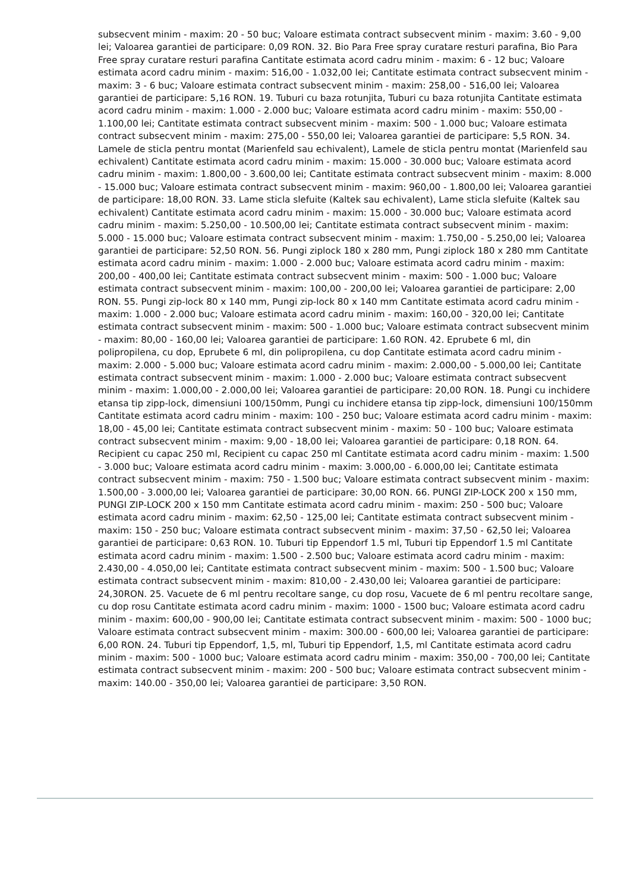subsecvent minim - maxim: 20 - 50 buc; Valoare estimata contract subsecvent minim - maxim: 3.60 - 9,00 lei; Valoarea garantiei de participare: 0,09 RON. 32. Bio Para Free spray curatare resturi parafina, Bio Para Free spray curatare resturi parafina Cantitate estimata acord cadru minim - maxim: 6 - 12 buc; Valoare estimata acord cadru minim - maxim: 516,00 - 1.032,00 lei; Cantitate estimata contract subsecvent minim - maxim: 3 - 6 buc; Valoare estimata contract subsecvent minim - maxim: 258,00 - 516,00 lei; Valoarea garantiei de participare: 5,16 RON. 19. Tuburi cu baza rotunjita, Tuburi cu baza rotunjita Cantitate estimata acord cadru minim - maxim: 1.000 - 2.000 buc; Valoare estimata acord cadru minim - maxim: 550,00 - 1.100,00 lei; Cantitate estimata contract subsecvent minim - maxim: 500 - 1.000 buc; Valoare estimata contract subsecvent minim - maxim: 275,00 - 550,00 lei; Valoarea garantiei de participare: 5,5 RON. 34. Lamele de sticla pentru montat (Marienfeld sau echivalent), Lamele de sticla pentru montat (Marienfeld sau echivalent) Cantitate estimata acord cadru minim - maxim: 15.000 - 30.000 buc; Valoare estimata acord cadru minim - maxim: 1.800,00 - 3.600,00 lei; Cantitate estimata contract subsecvent minim - maxim: 8.000 - 15.000 buc; Valoare estimata contract subsecvent minim - maxim: 960,00 - 1.800,00 lei; Valoarea garantiei de participare: 18,00 RON. 33. Lame sticla slefuite (Kaltek sau echivalent), Lame sticla slefuite (Kaltek sau echivalent) Cantitate estimata acord cadru minim - maxim: 15.000 - 30.000 buc; Valoare estimata acord cadru minim - maxim: 5.250,00 - 10.500,00 lei; Cantitate estimata contract subsecvent minim - maxim: 5.000 - 15.000 buc; Valoare estimata contract subsecvent minim - maxim: 1.750,00 - 5.250,00 lei; Valoarea garantiei de participare: 52,50 RON. 56. Pungi ziplock 180 x 280 mm, Pungi ziplock 180 x 280 mm Cantitate estimata acord cadru minim - maxim: 1.000 - 2.000 buc; Valoare estimata acord cadru minim - maxim: 200,00 - 400,00 lei; Cantitate estimata contract subsecvent minim - maxim: 500 - 1.000 buc; Valoare estimata contract subsecvent minim - maxim: 100,00 - 200,00 lei; Valoarea garantiei de participare: 2,00 RON. 55. Pungi zip-lock 80 x 140 mm, Pungi zip-lock 80 x 140 mm Cantitate estimata acord cadru minim - maxim: 1.000 - 2.000 buc; Valoare estimata acord cadru minim - maxim: 160,00 - 320,00 lei; Cantitate estimata contract subsecvent minim - maxim: 500 - 1.000 buc; Valoare estimata contract subsecvent minim - maxim: 80,00 - 160,00 lei; Valoarea garantiei de participare: 1.60 RON. 42. Eprubete 6 ml, din polipropilena, cu dop, Eprubete 6 ml, din polipropilena, cu dop Cantitate estimata acord cadru minim - maxim: 2.000 - 5.000 buc; Valoare estimata acord cadru minim - maxim: 2.000,00 - 5.000,00 lei; Cantitate estimata contract subsecvent minim - maxim: 1.000 - 2.000 buc; Valoare estimata contract subsecvent minim - maxim: 1.000,00 - 2.000,00 lei; Valoarea garantiei de participare: 20,00 RON. 18. Pungi cu inchidere etansa tip zipp-lock, dimensiuni 100/150mm, Pungi cu inchidere etansa tip zipp-lock, dimensiuni 100/150mm Cantitate estimata acord cadru minim - maxim: 100 - 250 buc; Valoare estimata acord cadru minim - maxim: 18,00 - 45,00 lei; Cantitate estimata contract subsecvent minim - maxim: 50 - 100 buc; Valoare estimata contract subsecvent minim - maxim: 9,00 - 18,00 lei; Valoarea garantiei de participare: 0,18 RON. 64. Recipient cu capac 250 ml, Recipient cu capac 250 ml Cantitate estimata acord cadru minim - maxim: 1.500 - 3.000 buc; Valoare estimata acord cadru minim - maxim: 3.000,00 - 6.000,00 lei; Cantitate estimata contract subsecvent minim - maxim: 750 - 1.500 buc; Valoare estimata contract subsecvent minim - maxim: 1.500,00 - 3.000,00 lei; Valoarea garantiei de participare: 30,00 RON. 66. PUNGI ZIP-LOCK 200 x 150 mm, PUNGI ZIP-LOCK 200 x 150 mm Cantitate estimata acord cadru minim - maxim: 250 - 500 buc; Valoare estimata acord cadru minim - maxim: 62,50 - 125,00 lei; Cantitate estimata contract subsecvent minim - maxim: 150 - 250 buc; Valoare estimata contract subsecvent minim - maxim: 37,50 - 62,50 lei; Valoarea garantiei de participare: 0,63 RON. 10. Tuburi tip Eppendorf 1.5 ml, Tuburi tip Eppendorf 1.5 ml Cantitate estimata acord cadru minim - maxim: 1.500 - 2.500 buc; Valoare estimata acord cadru minim - maxim: 2.430,00 - 4.050,00 lei; Cantitate estimata contract subsecvent minim - maxim: 500 - 1.500 buc; Valoare estimata contract subsecvent minim - maxim: 810,00 - 2.430,00 lei; Valoarea garantiei de participare: 24,30RON. 25. Vacuete de 6 ml pentru recoltare sange, cu dop rosu, Vacuete de 6 ml pentru recoltare sange, cu dop rosu Cantitate estimata acord cadru minim - maxim: 1000 - 1500 buc; Valoare estimata acord cadru minim - maxim: 600,00 - 900,00 lei; Cantitate estimata contract subsecvent minim - maxim: 500 - 1000 buc; Valoare estimata contract subsecvent minim - maxim: 300.00 - 600,00 lei; Valoarea garantiei de participare: 6,00 RON. 24. Tuburi tip Eppendorf, 1,5, ml, Tuburi tip Eppendorf, 1,5, ml Cantitate estimata acord cadru minim - maxim: 500 - 1000 buc; Valoare estimata acord cadru minim - maxim: 350,00 - 700,00 lei; Cantitate estimata contract subsecvent minim - maxim: 200 - 500 buc; Valoare estimata contract subsecvent minim - maxim: 140.00 - 350,00 lei; Valoarea garantiei de participare: 3,50 RON.